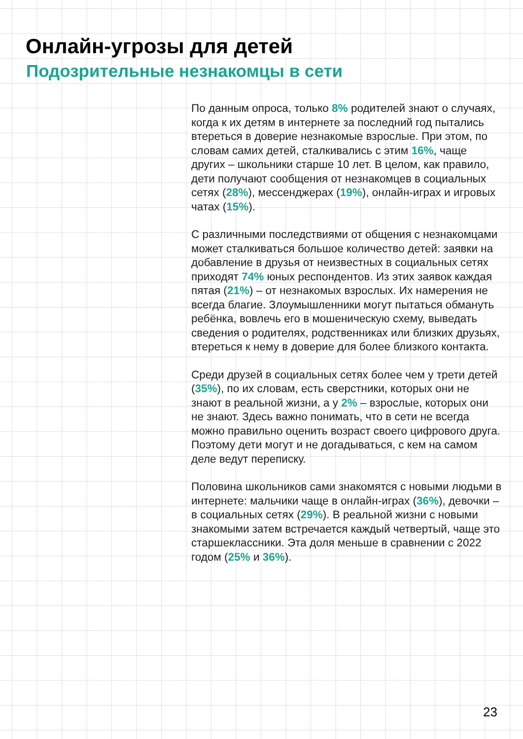Онлайн-угрозы для детей
Подозрительные незнакомцы в сети
По данным опроса, только 8% родителей знают о случаях, когда к их детям в интернете за последний год пытались втереться в доверие незнакомые взрослые. При этом, по словам самих детей, сталкивались с этим 16%, чаще других – школьники старше 10 лет. В целом, как правило, дети получают сообщения от незнакомцев в социальных сетях (28%), мессенджерах (19%), онлайн-играх и игровых чатах (15%).
С различными последствиями от общения с незнакомцами может сталкиваться большое количество детей: заявки на добавление в друзья от неизвестных в социальных сетях приходят 74% юных респондентов. Из этих заявок каждая пятая (21%) – от незнакомых взрослых. Их намерения не всегда благие. Злоумышленники могут пытаться обмануть ребёнка, вовлечь его в мошеническую схему, выведать сведения о родителях, родственниках или близких друзьях, втереться к нему в доверие для более близкого контакта.
Среди друзей в социальных сетях более чем у трети детей (35%), по их словам, есть сверстники, которых они не знают в реальной жизни, а у 2% – взрослые, которых они не знают. Здесь важно понимать, что в сети не всегда можно правильно оценить возраст своего цифрового друга. Поэтому дети могут и не догадываться, с кем на самом деле ведут переписку.
Половина школьников сами знакомятся с новыми людьми в интернете: мальчики чаще в онлайн-играх (36%), девочки – в социальных сетях (29%). В реальной жизни с новыми знакомыми затем встречается каждый четвертый, чаще это старшеклассники. Эта доля меньше в сравнении с 2022 годом (25% и 36%).
23